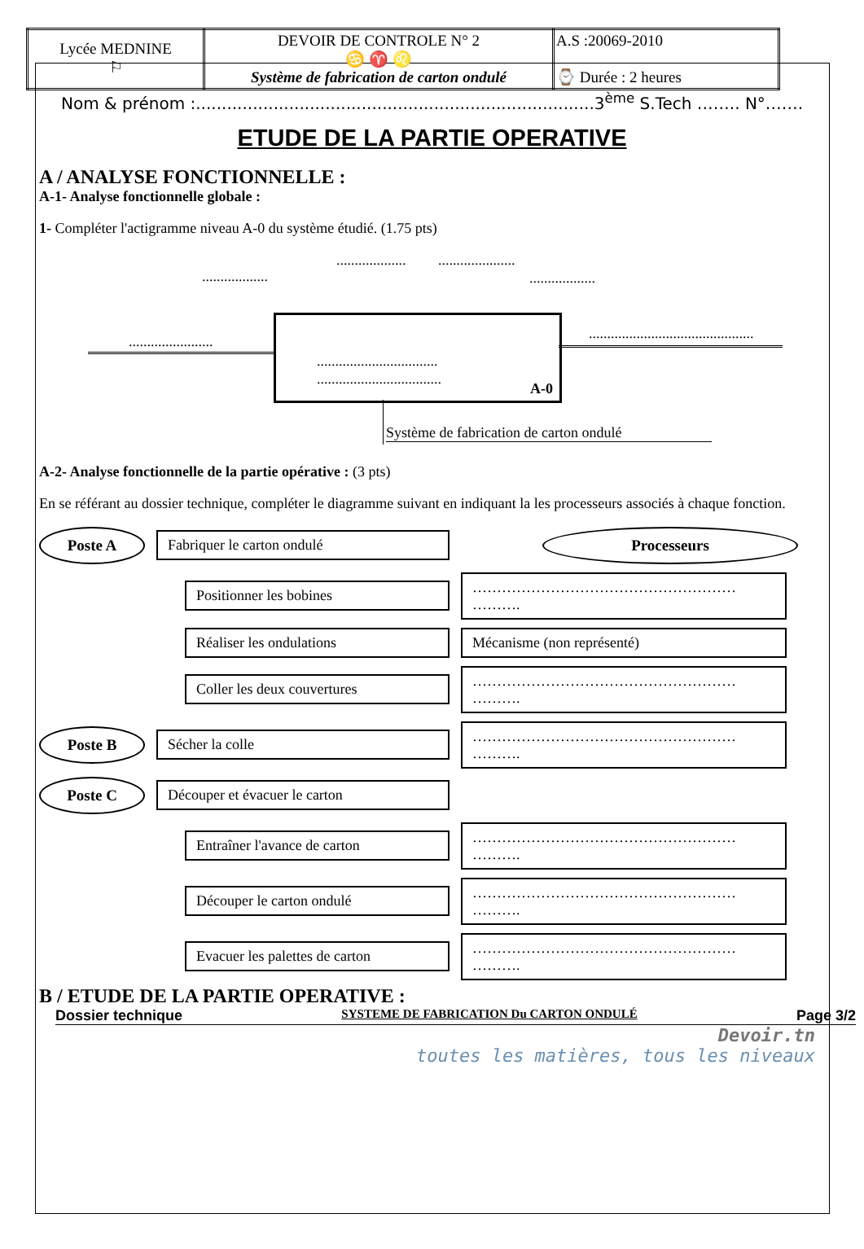| Lycée MEDNINE ⚐ | DEVOIR DE CONTROLE N° 2 ♋ ♈ ♌ Système de fabrication de carton ondulé | A.S :20069-2010 ⌚ Durée : 2 heures |
Nom & prénom :.............................................................................3<sup>ème</sup> S.Tech …….. N°…….
ETUDE DE LA PARTIE OPERATIVE
A / ANALYSE FONCTIONNELLE :
A-1- Analyse fonctionnelle globale :
1- Compléter l'actigramme niveau A-0 du système étudié. (1.75 pts)
..................
................... .....................
..................
.......................
.................................
..................................
A-0
.............................................
Système de fabrication de carton ondulé
A-2- Analyse fonctionnelle de la partie opérative : (3 pts)
En se référant au dossier technique, compléter le diagramme suivant en indiquant la les processeurs associés à chaque fonction.
Poste A
Fabriquer le carton ondulé
Processeurs
Positionner les bobines
……………………………………………… ……….
Réaliser les ondulations
Mécanisme (non représenté)
Coller les deux couvertures
……………………………………………… ……….
Poste B
Sécher la colle
……………………………………………… ……….
Poste C
Découper et évacuer le carton
Entraîner l'avance de carton
……………………………………………… ……….
Découper le carton ondulé
……………………………………………… ……….
Evacuer les palettes de carton
……………………………………………… ……….
B / ETUDE DE LA PARTIE OPERATIVE :
Dossier technique SYSTEME DE FABRICATION Du CARTON ONDULÉ Page 3/2
Devoir.tn
toutes les matières, tous les niveaux